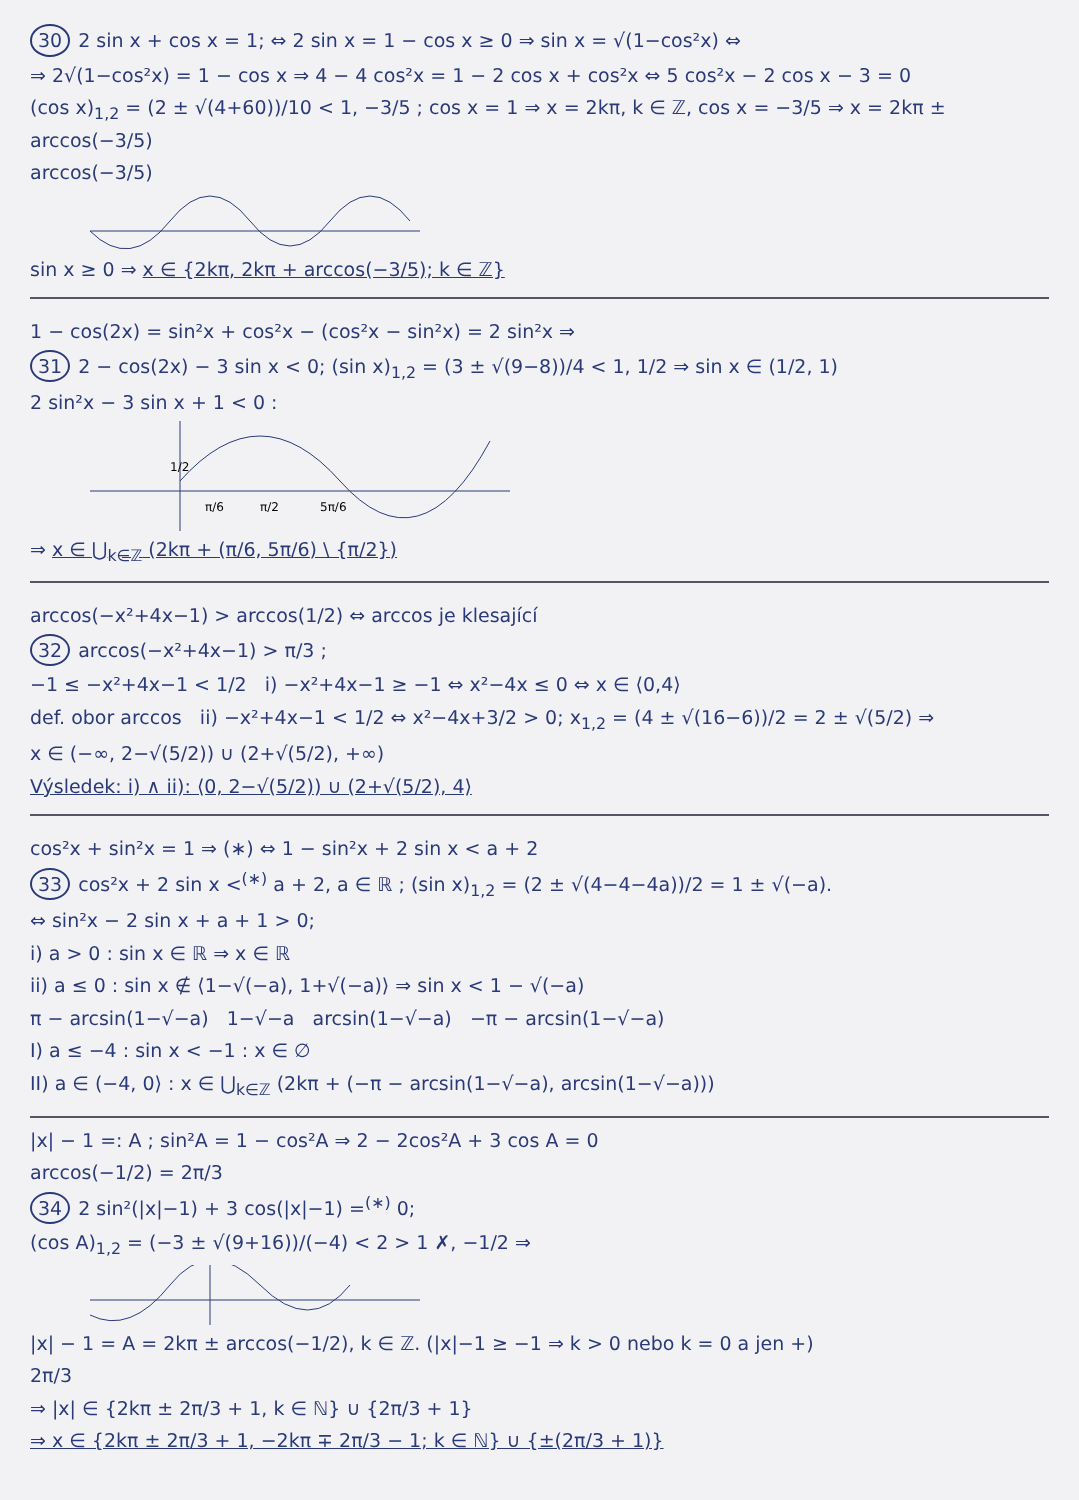30 2 sin x + cos x = 1; ⇔ 2 sin x = 1 − cos x ≥ 0 ⇒ sin x = √(1−cos²x) ⇔
⇒ 2√(1−cos²x) = 1 − cos x ⇒ 4 − 4 cos²x = 1 − 2 cos x + cos²x ⇔ 5 cos²x − 2 cos x − 3 = 0
(cos x)<sub>1,2</sub> = (2 ± √(4+60))/10 < 1, −3/5 ; cos x = 1 ⇒ x = 2kπ, k ∈ ℤ, cos x = −3/5 ⇒ x = 2kπ ± arccos(−3/5)
arccos(−3/5)
sin x ≥ 0 ⇒ x ∈ {2kπ, 2kπ + arccos(−3/5); k ∈ ℤ}
1 − cos(2x) = sin²x + cos²x − (cos²x − sin²x) = 2 sin²x ⇒
31 2 − cos(2x) − 3 sin x < 0; (sin x)<sub>1,2</sub> = (3 ± √(9−8))/4 < 1, 1/2 ⇒ sin x ∈ (1/2, 1)
2 sin²x − 3 sin x + 1 < 0 :
1/2
π/6
π/2
5π/6
⇒ x ∈ ⋃<sub>k∈ℤ</sub> (2kπ + (π/6, 5π/6) \ {π/2})
arccos(−x²+4x−1) > arccos(1/2) ⇔ arccos je klesající
32 arccos(−x²+4x−1) > π/3 ;
−1 ≤ −x²+4x−1 < 1/2 i) −x²+4x−1 ≥ −1 ⇔ x²−4x ≤ 0 ⇔ x ∈ ⟨0,4⟩
def. obor arccos ii) −x²+4x−1 < 1/2 ⇔ x²−4x+3/2 > 0; x<sub>1,2</sub> = (4 ± √(16−6))/2 = 2 ± √(5/2) ⇒
x ∈ (−∞, 2−√(5/2)) ∪ (2+√(5/2), +∞)
Výsledek: i) ∧ ii): ⟨0, 2−√(5/2)) ∪ (2+√(5/2), 4⟩
cos²x + sin²x = 1 ⇒ (∗) ⇔ 1 − sin²x + 2 sin x < a + 2
33 cos²x + 2 sin x <<sup>(∗)</sup> a + 2, a ∈ ℝ ; (sin x)<sub>1,2</sub> = (2 ± √(4−4−4a))/2 = 1 ± √(−a).
⇔ sin²x − 2 sin x + a + 1 > 0;
i) a > 0 : sin x ∈ ℝ ⇒ x ∈ ℝ
ii) a ≤ 0 : sin x ∉ ⟨1−√(−a), 1+√(−a)⟩ ⇒ sin x < 1 − √(−a)
π − arcsin(1−√−a) 1−√−a arcsin(1−√−a) −π − arcsin(1−√−a)
I) a ≤ −4 : sin x < −1 : x ∈ ∅
II) a ∈ (−4, 0⟩ : x ∈ ⋃<sub>k∈ℤ</sub> (2kπ + (−π − arcsin(1−√−a), arcsin(1−√−a)))
|x| − 1 =: A ; sin²A = 1 − cos²A ⇒ 2 − 2cos²A + 3 cos A = 0
arccos(−1/2) = 2π/3
34 2 sin²(|x|−1) + 3 cos(|x|−1) =<sup>(∗)</sup> 0;
(cos A)<sub>1,2</sub> = (−3 ± √(9+16))/(−4) < 2 > 1 ✗, −1/2 ⇒
|x| − 1 = A = 2kπ ± arccos(−1/2), k ∈ ℤ. (|x|−1 ≥ −1 ⇒ k > 0 nebo k = 0 a jen +)
2π/3
⇒ |x| ∈ {2kπ ± 2π/3 + 1, k ∈ ℕ} ∪ {2π/3 + 1}
⇒ x ∈ {2kπ ± 2π/3 + 1, −2kπ ∓ 2π/3 − 1; k ∈ ℕ} ∪ {±(2π/3 + 1)}